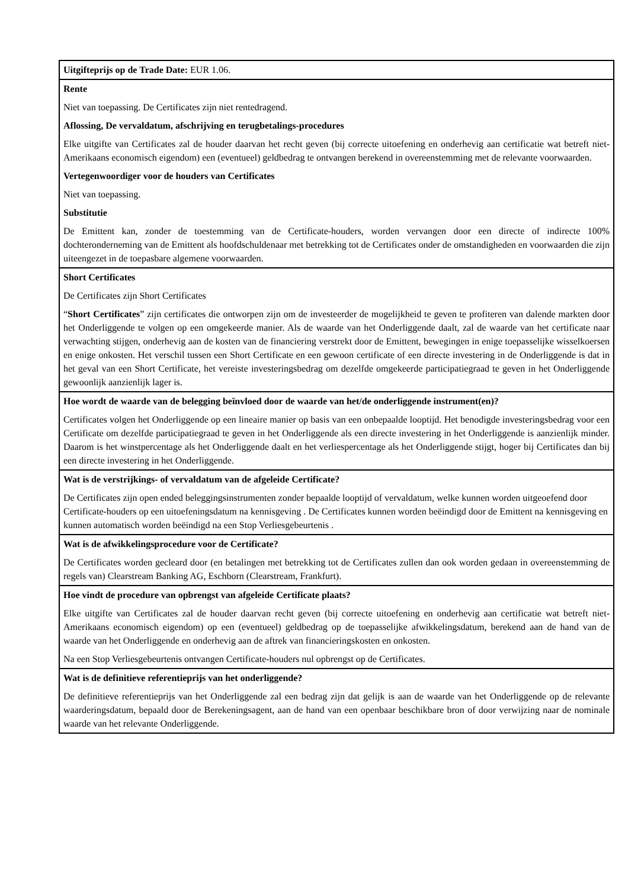| Uitgifteprijs op de Trade Date: EUR 1.06. |
| Rente Niet van toepassing. De Certificates zijn niet rentedragend. Aflossing, De vervaldatum, afschrijving en terugbetalings-procedures Elke uitgifte van Certificates zal de houder daarvan het recht geven (bij correcte uitoefening en onderhevig aan certificatie wat betreft niet-Amerikaans economisch eigendom) een (eventueel) geldbedrag te ontvangen berekend in overeenstemming met de relevante voorwaarden. Vertegenwoordiger voor de houders van Certificates Niet van toepassing. Substitutie De Emittent kan, zonder de toestemming van de Certificate-houders, worden vervangen door een directe of indirecte 100% dochteronderneming van de Emittent als hoofdschuldenaar met betrekking tot de Certificates onder de omstandigheden en voorwaarden die zijn uiteengezet in de toepasbare algemene voorwaarden. |
| Short Certificates De Certificates zijn Short Certificates “ Short Certificates ” zijn certificates die ontworpen zijn om de investeerder de mogelijkheid te geven te profiteren van dalende markten door het Onderliggende te volgen op een omgekeerde manier. Als de waarde van het Onderliggende daalt, zal de waarde van het certificate naar verwachting stijgen, onderhevig aan de kosten van de financiering verstrekt door de Emittent, bewegingen in enige toepasselijke wisselkoersen en enige onkosten. Het verschil tussen een Short Certificate en een gewoon certificate of een directe investering in de Onderliggende is dat in het geval van een Short Certificate, het vereiste investeringsbedrag om dezelfde omgekeerde participatiegraad te geven in het Onderliggende gewoonlijk aanzienlijk lager is. |
| Hoe wordt de waarde van de belegging beïnvloed door de waarde van het/de onderliggende instrument(en)? Certificates volgen het Onderliggende op een lineaire manier op basis van een onbepaalde looptijd. Het benodigde investeringsbedrag voor een Certificate om dezelfde participatiegraad te geven in het Onderliggende als een directe investering in het Onderliggende is aanzienlijk minder. Daarom is het winstpercentage als het Onderliggende daalt en het verliespercentage als het Onderliggende stijgt, hoger bij Certificates dan bij een directe investering in het Onderliggende. |
| Wat is de verstrijkings- of vervaldatum van de afgeleide Certificate? De Certificates zijn open ended beleggingsinstrumenten zonder bepaalde looptijd of vervaldatum, welke kunnen worden uitgeoefend door Certificate-houders op een uitoefeningsdatum na kennisgeving . De Certificates kunnen worden beëindigd door de Emittent na kennisgeving en kunnen automatisch worden beëindigd na een Stop Verliesgebeurtenis . |
| Wat is de afwikkelingsprocedure voor de Certificate? De Certificates worden gecleard door (en betalingen met betrekking tot de Certificates zullen dan ook worden gedaan in overeenstemming de regels van) Clearstream Banking AG, Eschborn (Clearstream, Frankfurt). |
| Hoe vindt de procedure van opbrengst van afgeleide Certificate plaats? Elke uitgifte van Certificates zal de houder daarvan recht geven (bij correcte uitoefening en onderhevig aan certificatie wat betreft niet-Amerikaans economisch eigendom) op een (eventueel) geldbedrag op de toepasselijke afwikkelingsdatum, berekend aan de hand van de waarde van het Onderliggende en onderhevig aan de aftrek van financieringskosten en onkosten. Na een Stop Verliesgebeurtenis ontvangen Certificate-houders nul opbrengst op de Certificates. |
| Wat is de definitieve referentieprijs van het onderliggende? De definitieve referentieprijs van het Onderliggende zal een bedrag zijn dat gelijk is aan de waarde van het Onderliggende op de relevante waarderingsdatum, bepaald door de Berekeningsagent, aan de hand van een openbaar beschikbare bron of door verwijzing naar de nominale waarde van het relevante Onderliggende. |